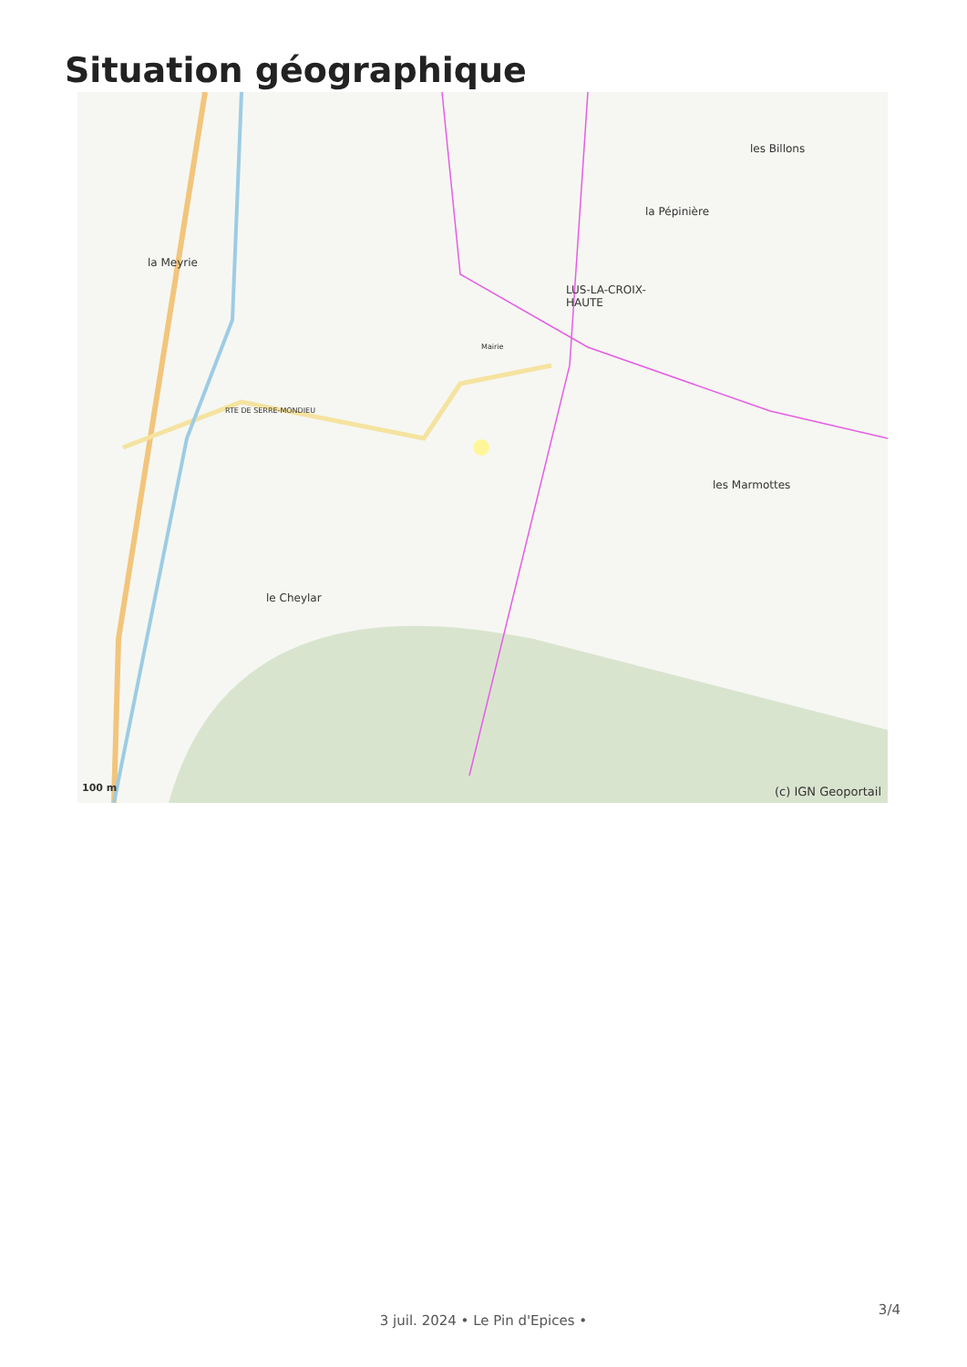Situation géographique
la Meyrie
LUS-LA-CROIX-
HAUTE
les Billons
la Pépinière
les Marmottes
le Cheylar
RTE DE SERRE-MONDIEU
Mairie
100 m (c) IGN Geoportail
3 juil. 2024 • Le Pin d'Epices •
3/4